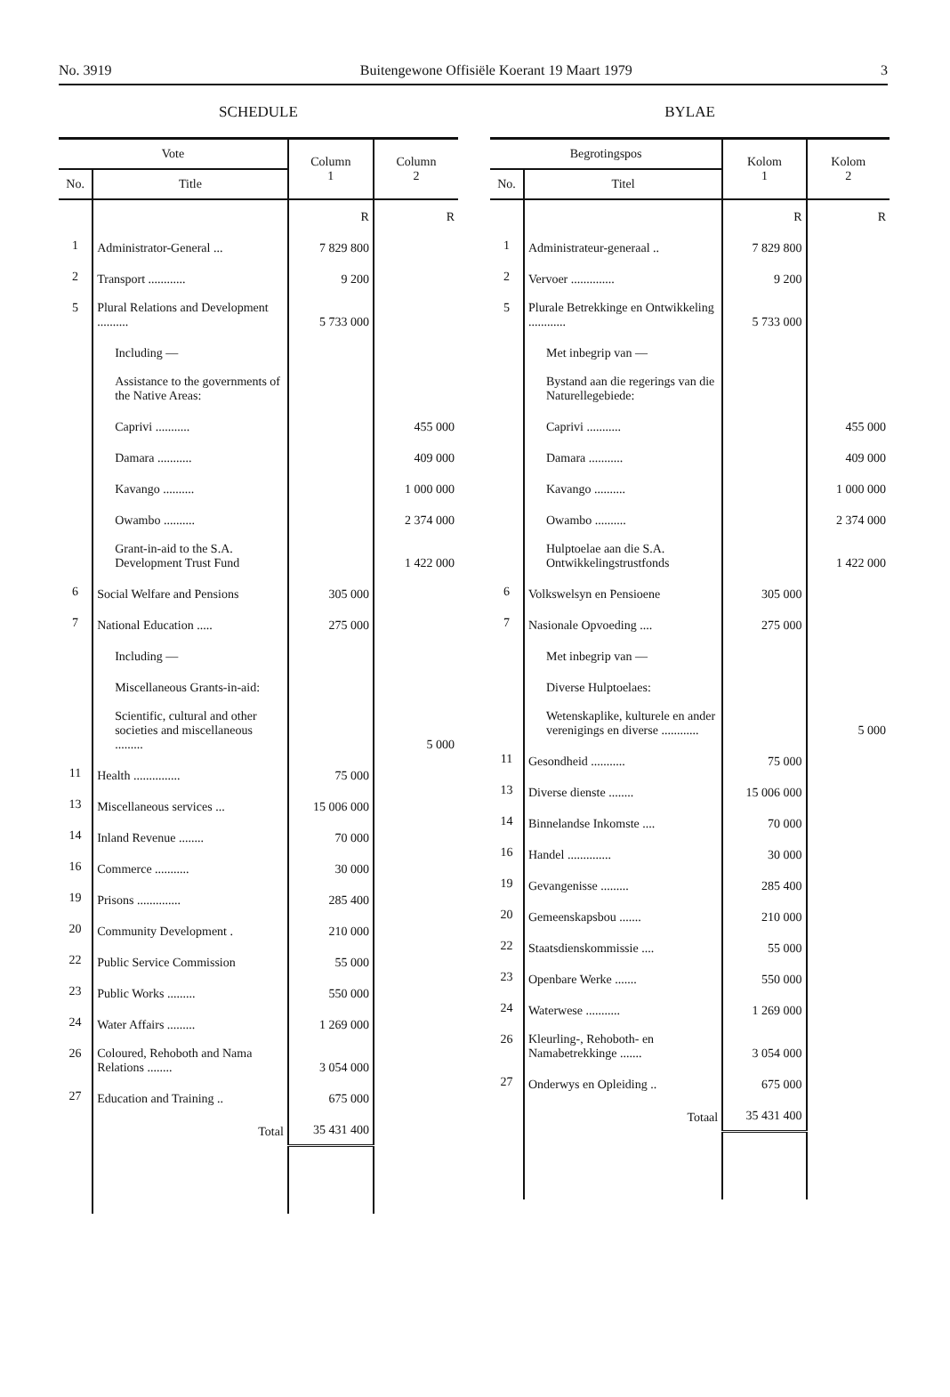No. 3919 Buitengewone Offisiële Koerant 19 Maart 1979 3
SCHEDULE
| Vote | | Column 1 | Column 2 |
| --- | --- | --- | --- |
| No. | Title | | |
| | | R | R |
| 1 | Administrator-General ... | 7 829 800 | |
| 2 | Transport ............ | 9 200 | |
| 5 | Plural Relations and Development .......... | 5 733 000 | |
| | Including — | | |
| | Assistance to the governments of the Native Areas: | | |
| | Caprivi ........... | | 455 000 |
| | Damara ........... | | 409 000 |
| | Kavango .......... | | 1 000 000 |
| | Owambo .......... | | 2 374 000 |
| | Grant-in-aid to the S.A. Development Trust Fund | | 1 422 000 |
| 6 | Social Welfare and Pensions | 305 000 | |
| 7 | National Education ..... | 275 000 | |
| | Including — | | |
| | Miscellaneous Grants-in-aid: | | |
| | Scientific, cultural and other societies and miscellaneous ......... | | 5 000 |
| 11 | Health ............... | 75 000 | |
| 13 | Miscellaneous services ... | 15 006 000 | |
| 14 | Inland Revenue ........ | 70 000 | |
| 16 | Commerce ........... | 30 000 | |
| 19 | Prisons .............. | 285 400 | |
| 20 | Community Development . | 210 000 | |
| 22 | Public Service Commission | 55 000 | |
| 23 | Public Works ......... | 550 000 | |
| 24 | Water Affairs ......... | 1 269 000 | |
| 26 | Coloured, Rehoboth and Nama Relations ........ | 3 054 000 | |
| 27 | Education and Training .. | 675 000 | |
| | Total | 35 431 400 | |
BYLAE
| Begrotingspos | | Kolom 1 | Kolom 2 |
| --- | --- | --- | --- |
| No. | Titel | | |
| | | R | R |
| 1 | Administrateur-generaal .. | 7 829 800 | |
| 2 | Vervoer .............. | 9 200 | |
| 5 | Plurale Betrekkinge en Ontwikkeling ............ | 5 733 000 | |
| | Met inbegrip van — | | |
| | Bystand aan die regerings van die Naturellegebiede: | | |
| | Caprivi ........... | | 455 000 |
| | Damara ........... | | 409 000 |
| | Kavango .......... | | 1 000 000 |
| | Owambo .......... | | 2 374 000 |
| | Hulptoelae aan die S.A. Ontwikkelingstrustfonds | | 1 422 000 |
| 6 | Volkswelsyn en Pensioene | 305 000 | |
| 7 | Nasionale Opvoeding .... | 275 000 | |
| | Met inbegrip van — | | |
| | Diverse Hulptoelaes: | | |
| | Wetenskaplike, kulturele en ander verenigings en diverse ............ | | 5 000 |
| 11 | Gesondheid ........... | 75 000 | |
| 13 | Diverse dienste ........ | 15 006 000 | |
| 14 | Binnelandse Inkomste .... | 70 000 | |
| 16 | Handel .............. | 30 000 | |
| 19 | Gevangenisse ......... | 285 400 | |
| 20 | Gemeenskapsbou ....... | 210 000 | |
| 22 | Staatsdienskommissie .... | 55 000 | |
| 23 | Openbare Werke ....... | 550 000 | |
| 24 | Waterwese ........... | 1 269 000 | |
| 26 | Kleurling-, Rehoboth- en Namabetrekkinge ....... | 3 054 000 | |
| 27 | Onderwys en Opleiding .. | 675 000 | |
| | Totaal | 35 431 400 | |